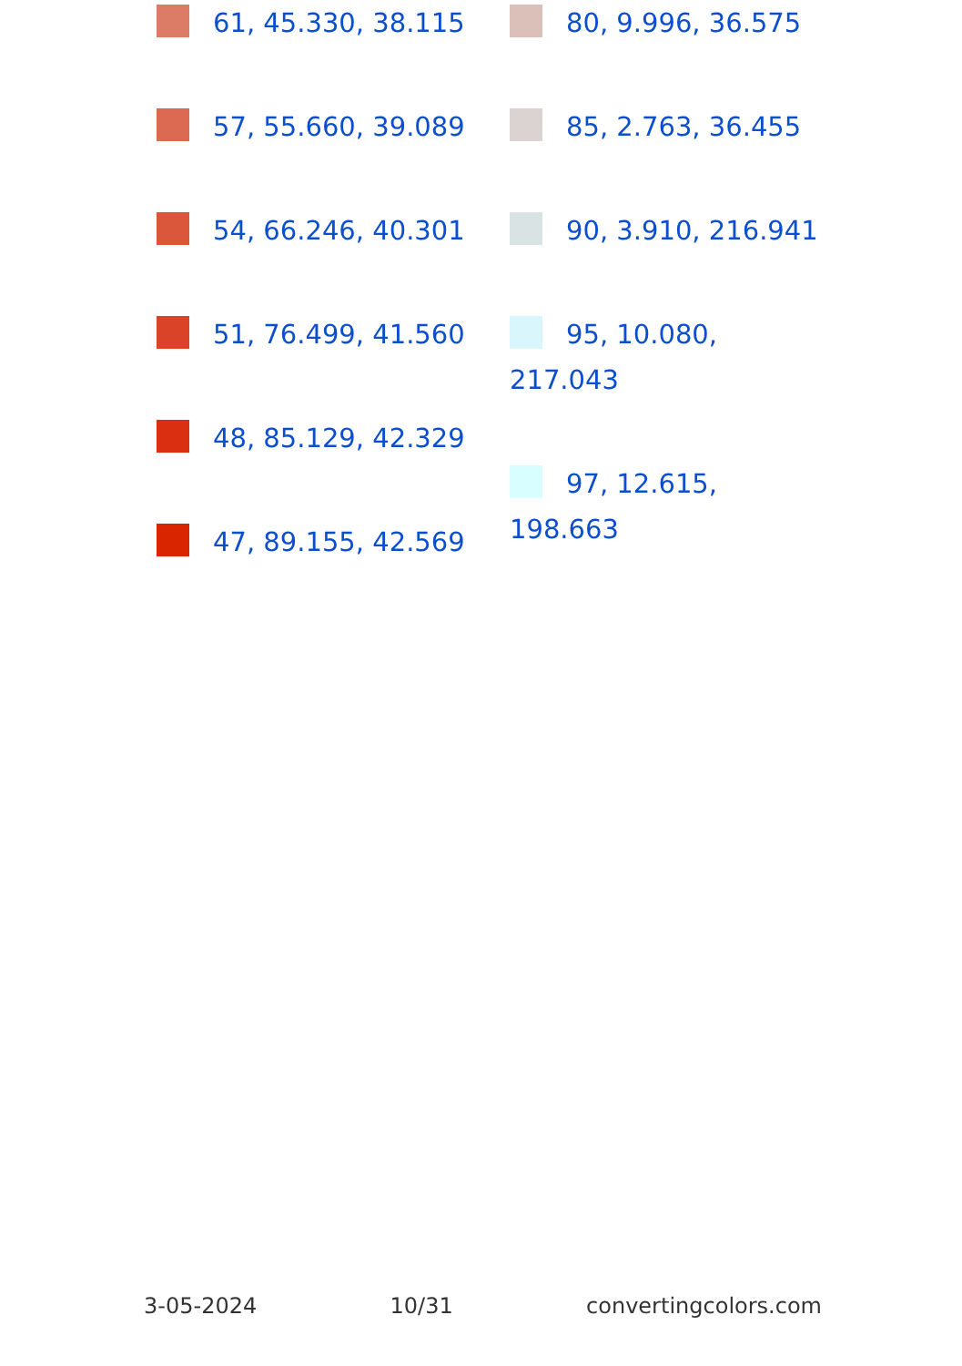61, 45.330, 38.115
57, 55.660, 39.089
54, 66.246, 40.301
51, 76.499, 41.560
48, 85.129, 42.329
47, 89.155, 42.569
80, 9.996, 36.575
85, 2.763, 36.455
90, 3.910, 216.941
95, 10.080, 217.043
97, 12.615, 198.663
3-05-2024 10/31 convertingcolors.com